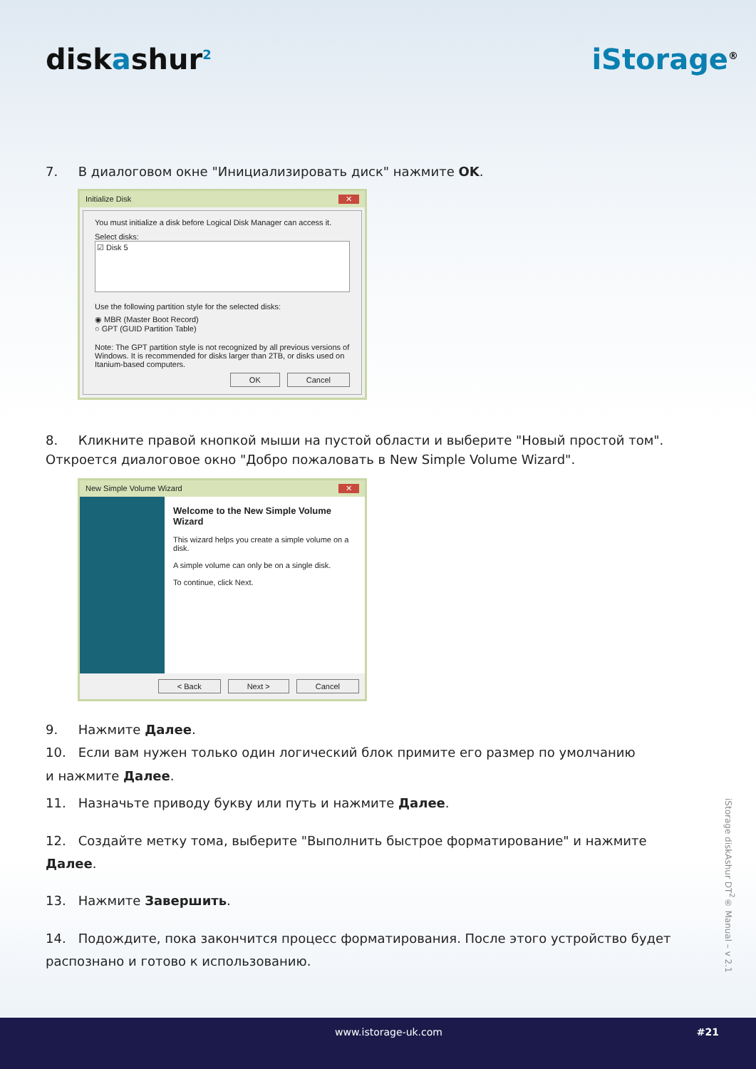diskashur<sup>2</sup>
iStorage<sup>®</sup>
7. В диалоговом окне "Инициализировать диск" нажмите OK.
Initialize Disk ✕
You must initialize a disk before Logical Disk Manager can access it.
Select disks:
☑ Disk 5
Use the following partition style for the selected disks:
◉ MBR (Master Boot Record)
○ GPT (GUID Partition Table)
Note: The GPT partition style is not recognized by all previous versions of Windows. It is recommended for disks larger than 2TB, or disks used on Itanium-based computers.
OK Cancel
8. Кликните правой кнопкой мыши на пустой области и выберите "Новый простой том".
Откроется диалоговое окно "Добро пожаловать в New Simple Volume Wizard".
New Simple Volume Wizard ✕
Welcome to the New Simple Volume Wizard
This wizard helps you create a simple volume on a disk.
A simple volume can only be on a single disk.
To continue, click Next.
< Back Next > Cancel
9. Нажмите Далее.
10. Если вам нужен только один логический блок примите его размер по умолчанию
и нажмите Далее.
11. Назначьте приводу букву или путь и нажмите Далее.
12. Создайте метку тома, выберите "Выполнить быстрое форматирование" и нажмите Далее.
13. Нажмите Завершить.
14. Подождите, пока закончится процесс форматирования. После этого устройство будет распознано и готово к использованию.
iStorage diskAshur DT<sup>2</sup>® Manual – v 2.1
www.istorage-uk.com #21